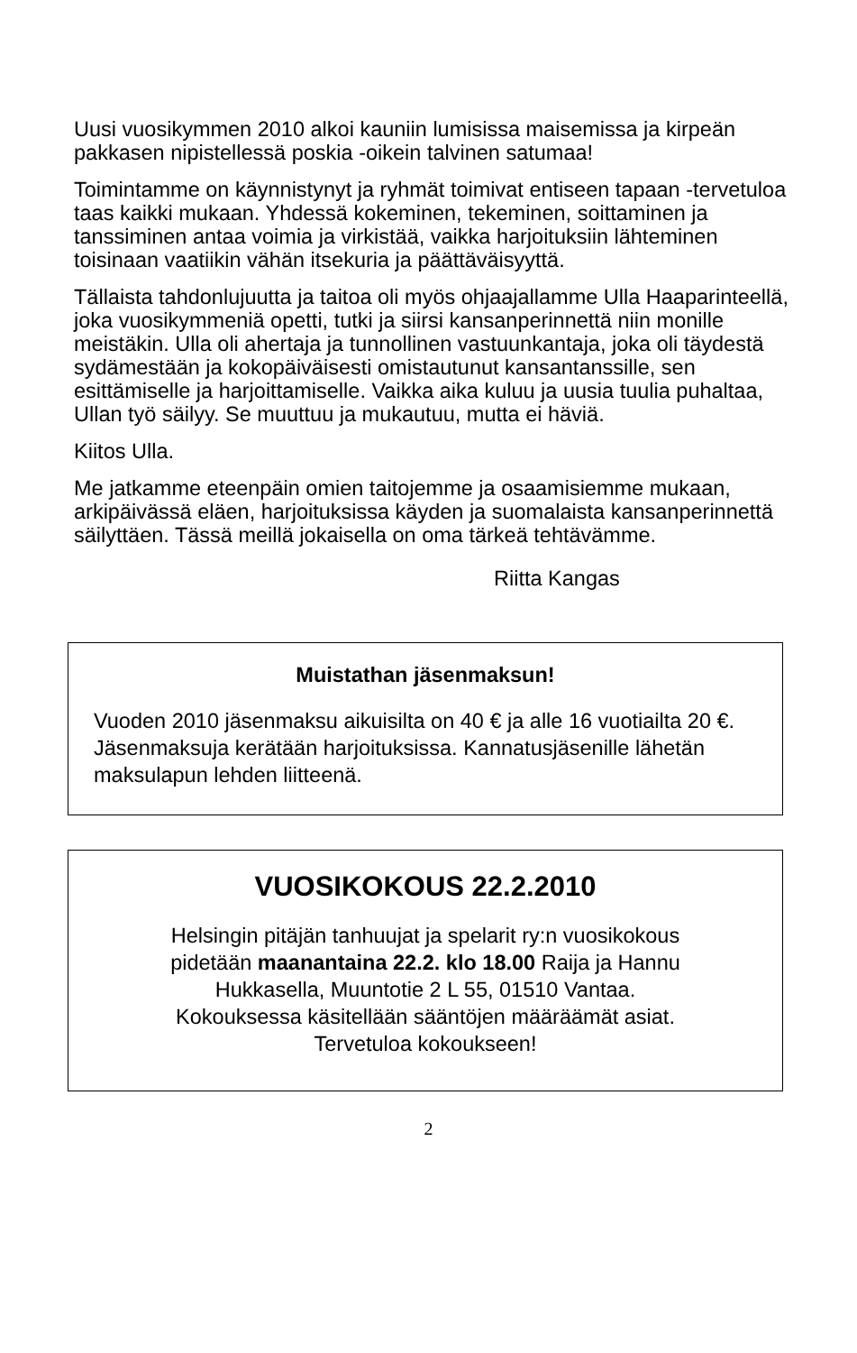Uusi vuosikymmen 2010 alkoi kauniin lumisissa maisemissa ja kirpeän pakkasen nipistellessä poskia -oikein talvinen satumaa!
Toimintamme on käynnistynyt ja ryhmät toimivat entiseen tapaan -tervetuloa taas kaikki mukaan. Yhdessä kokeminen, tekeminen, soittaminen ja tanssiminen antaa voimia ja virkistää, vaikka harjoituksiin lähteminen toisinaan vaatiikin vähän itsekuria ja päättäväisyyttä.
Tällaista tahdonlujuutta ja taitoa oli myös ohjaajallamme Ulla Haaparinteellä, joka vuosikymmeniä opetti, tutki ja siirsi kansanperinnettä niin monille meistäkin. Ulla oli ahertaja ja tunnollinen vastuunkantaja, joka oli täydestä sydämestään ja kokopäiväisesti omistautunut kansantanssille, sen esittämiselle ja harjoittamiselle. Vaikka aika kuluu ja uusia tuulia puhaltaa, Ullan työ säilyy. Se muuttuu ja mukautuu, mutta ei häviä.
Kiitos Ulla.
Me jatkamme eteenpäin omien taitojemme ja osaamisiemme mukaan, arkipäivässä eläen, harjoituksissa käyden ja suomalaista kansanperinnettä säilyttäen. Tässä meillä jokaisella on oma tärkeä tehtävämme.
Riitta Kangas
Muistathan jäsenmaksun!
Vuoden 2010 jäsenmaksu aikuisilta on 40 € ja alle 16 vuotiailta 20 €. Jäsenmaksuja kerätään harjoituksissa. Kannatusjäsenille lähetän maksulapun lehden liitteenä.
VUOSIKOKOUS 22.2.2010
Helsingin pitäjän tanhuujat ja spelarit ry:n vuosikokous
pidetään maanantaina 22.2. klo 18.00 Raija ja Hannu
Hukkasella, Muuntotie 2 L 55, 01510 Vantaa.
Kokouksessa käsitellään sääntöjen määräämät asiat.
Tervetuloa kokoukseen!
2